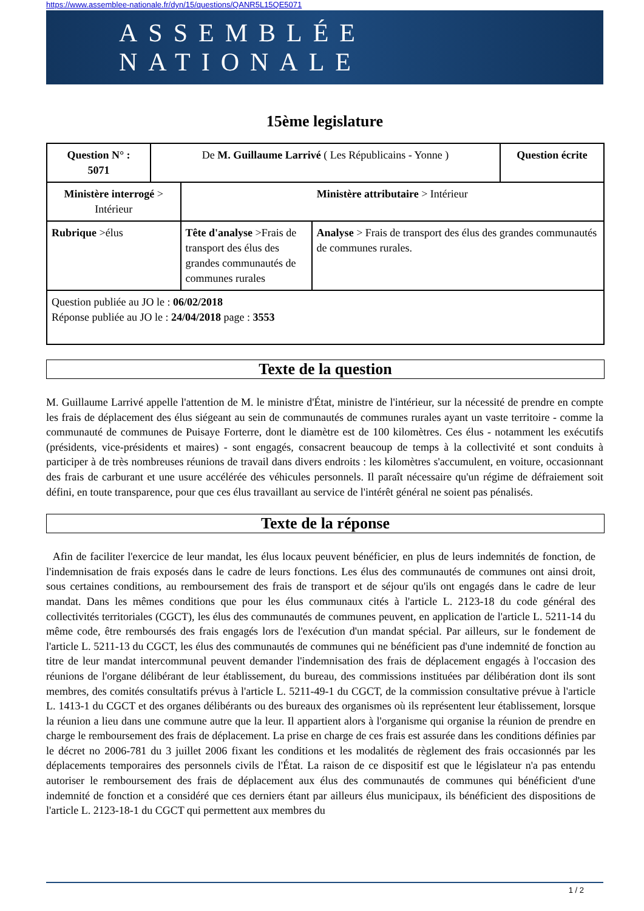https://www.assemblee-nationale.fr/dyn/15/questions/QANR5L15QE5071
ASSEMBLÉE NATIONALE
15ème legislature
| Question N° : 5071 | De M. Guillaume Larrivé ( Les Républicains - Yonne ) | | | Question écrite |
| Ministère interrogé > Intérieur | | Ministère attributaire > Intérieur | | |
| Rubrique >élus | | Tête d'analyse >Frais de transport des élus des grandes communautés de communes rurales | Analyse > Frais de transport des élus des grandes communautés de communes rurales. | |
| Question publiée au JO le : 06/02/2018 Réponse publiée au JO le : 24/04/2018 page : 3553 | | | | |
Texte de la question
M. Guillaume Larrivé appelle l'attention de M. le ministre d'État, ministre de l'intérieur, sur la nécessité de prendre en compte les frais de déplacement des élus siégeant au sein de communautés de communes rurales ayant un vaste territoire - comme la communauté de communes de Puisaye Forterre, dont le diamètre est de 100 kilomètres. Ces élus - notamment les exécutifs (présidents, vice-présidents et maires) - sont engagés, consacrent beaucoup de temps à la collectivité et sont conduits à participer à de très nombreuses réunions de travail dans divers endroits : les kilomètres s'accumulent, en voiture, occasionnant des frais de carburant et une usure accélérée des véhicules personnels. Il paraît nécessaire qu'un régime de défraiement soit défini, en toute transparence, pour que ces élus travaillant au service de l'intérêt général ne soient pas pénalisés.
Texte de la réponse
Afin de faciliter l'exercice de leur mandat, les élus locaux peuvent bénéficier, en plus de leurs indemnités de fonction, de l'indemnisation de frais exposés dans le cadre de leurs fonctions. Les élus des communautés de communes ont ainsi droit, sous certaines conditions, au remboursement des frais de transport et de séjour qu'ils ont engagés dans le cadre de leur mandat. Dans les mêmes conditions que pour les élus communaux cités à l'article L. 2123-18 du code général des collectivités territoriales (CGCT), les élus des communautés de communes peuvent, en application de l'article L. 5211-14 du même code, être remboursés des frais engagés lors de l'exécution d'un mandat spécial. Par ailleurs, sur le fondement de l'article L. 5211-13 du CGCT, les élus des communautés de communes qui ne bénéficient pas d'une indemnité de fonction au titre de leur mandat intercommunal peuvent demander l'indemnisation des frais de déplacement engagés à l'occasion des réunions de l'organe délibérant de leur établissement, du bureau, des commissions instituées par délibération dont ils sont membres, des comités consultatifs prévus à l'article L. 5211-49-1 du CGCT, de la commission consultative prévue à l'article L. 1413-1 du CGCT et des organes délibérants ou des bureaux des organismes où ils représentent leur établissement, lorsque la réunion a lieu dans une commune autre que la leur. Il appartient alors à l'organisme qui organise la réunion de prendre en charge le remboursement des frais de déplacement. La prise en charge de ces frais est assurée dans les conditions définies par le décret no 2006-781 du 3 juillet 2006 fixant les conditions et les modalités de règlement des frais occasionnés par les déplacements temporaires des personnels civils de l'État. La raison de ce dispositif est que le législateur n'a pas entendu autoriser le remboursement des frais de déplacement aux élus des communautés de communes qui bénéficient d'une indemnité de fonction et a considéré que ces derniers étant par ailleurs élus municipaux, ils bénéficient des dispositions de l'article L. 2123-18-1 du CGCT qui permettent aux membres du
1 / 2